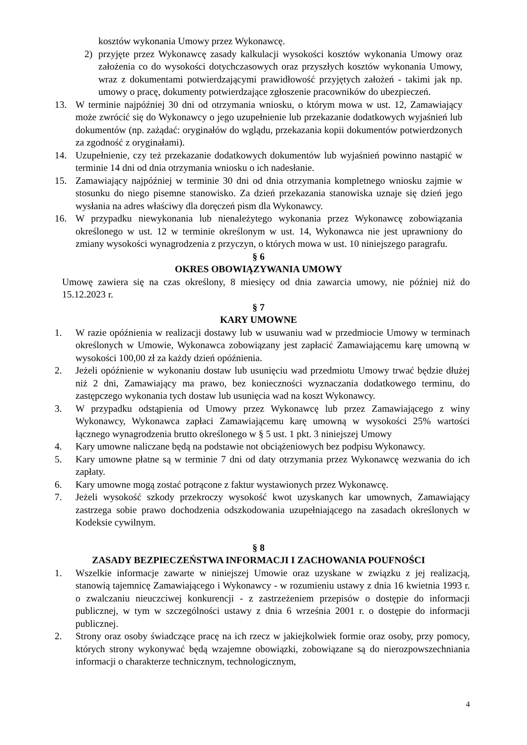kosztów wykonania Umowy przez Wykonawcę.
2) przyjęte przez Wykonawcę zasady kalkulacji wysokości kosztów wykonania Umowy oraz założenia co do wysokości dotychczasowych oraz przyszłych kosztów wykonania Umowy, wraz z dokumentami potwierdzającymi prawidłowość przyjętych założeń - takimi jak np. umowy o pracę, dokumenty potwierdzające zgłoszenie pracowników do ubezpieczeń.
13. W terminie najpóźniej 30 dni od otrzymania wniosku, o którym mowa w ust. 12, Zamawiający może zwrócić się do Wykonawcy o jego uzupełnienie lub przekazanie dodatkowych wyjaśnień lub dokumentów (np. zażądać: oryginałów do wglądu, przekazania kopii dokumentów potwierdzonych za zgodność z oryginałami).
14. Uzupełnienie, czy też przekazanie dodatkowych dokumentów lub wyjaśnień powinno nastąpić w terminie 14 dni od dnia otrzymania wniosku o ich nadesłanie.
15. Zamawiający najpóźniej w terminie 30 dni od dnia otrzymania kompletnego wniosku zajmie w stosunku do niego pisemne stanowisko. Za dzień przekazania stanowiska uznaje się dzień jego wysłania na adres właściwy dla doręczeń pism dla Wykonawcy.
16. W przypadku niewykonania lub nienależytego wykonania przez Wykonawcę zobowiązania określonego w ust. 12 w terminie określonym w ust. 14, Wykonawca nie jest uprawniony do zmiany wysokości wynagrodzenia z przyczyn, o których mowa w ust. 10 niniejszego paragrafu.
§ 6
OKRES OBOWIĄZYWANIA UMOWY
Umowę zawiera się na czas określony, 8 miesięcy od dnia zawarcia umowy, nie później niż do 15.12.2023 r.
§ 7
KARY UMOWNE
1. W razie opóźnienia w realizacji dostawy lub w usuwaniu wad w przedmiocie Umowy w terminach określonych w Umowie, Wykonawca zobowiązany jest zapłacić Zamawiającemu karę umowną w wysokości 100,00 zł za każdy dzień opóźnienia.
2. Jeżeli opóźnienie w wykonaniu dostaw lub usunięciu wad przedmiotu Umowy trwać będzie dłużej niż 2 dni, Zamawiający ma prawo, bez konieczności wyznaczania dodatkowego terminu, do zastępczego wykonania tych dostaw lub usunięcia wad na koszt Wykonawcy.
3. W przypadku odstąpienia od Umowy przez Wykonawcę lub przez Zamawiającego z winy Wykonawcy, Wykonawca zapłaci Zamawiającemu karę umowną w wysokości 25% wartości łącznego wynagrodzenia brutto określonego w § 5 ust. 1 pkt. 3 niniejszej Umowy
4. Kary umowne naliczane będą na podstawie not obciążeniowych bez podpisu Wykonawcy.
5. Kary umowne płatne są w terminie 7 dni od daty otrzymania przez Wykonawcę wezwania do ich zapłaty.
6. Kary umowne mogą zostać potrącone z faktur wystawionych przez Wykonawcę.
7. Jeżeli wysokość szkody przekroczy wysokość kwot uzyskanych kar umownych, Zamawiający zastrzega sobie prawo dochodzenia odszkodowania uzupełniającego na zasadach określonych w Kodeksie cywilnym.
§ 8
ZASADY BEZPIECZEŃSTWA INFORMACJI I ZACHOWANIA POUFNOŚCI
1. Wszelkie informacje zawarte w niniejszej Umowie oraz uzyskane w związku z jej realizacją, stanowią tajemnicę Zamawiającego i Wykonawcy - w rozumieniu ustawy z dnia 16 kwietnia 1993 r. o zwalczaniu nieuczciwej konkurencji - z zastrzeżeniem przepisów o dostępie do informacji publicznej, w tym w szczególności ustawy z dnia 6 września 2001 r. o dostępie do informacji publicznej.
2. Strony oraz osoby świadczące pracę na ich rzecz w jakiejkolwiek formie oraz osoby, przy pomocy, których strony wykonywać będą wzajemne obowiązki, zobowiązane są do nierozpowszechniania informacji o charakterze technicznym, technologicznym,
4